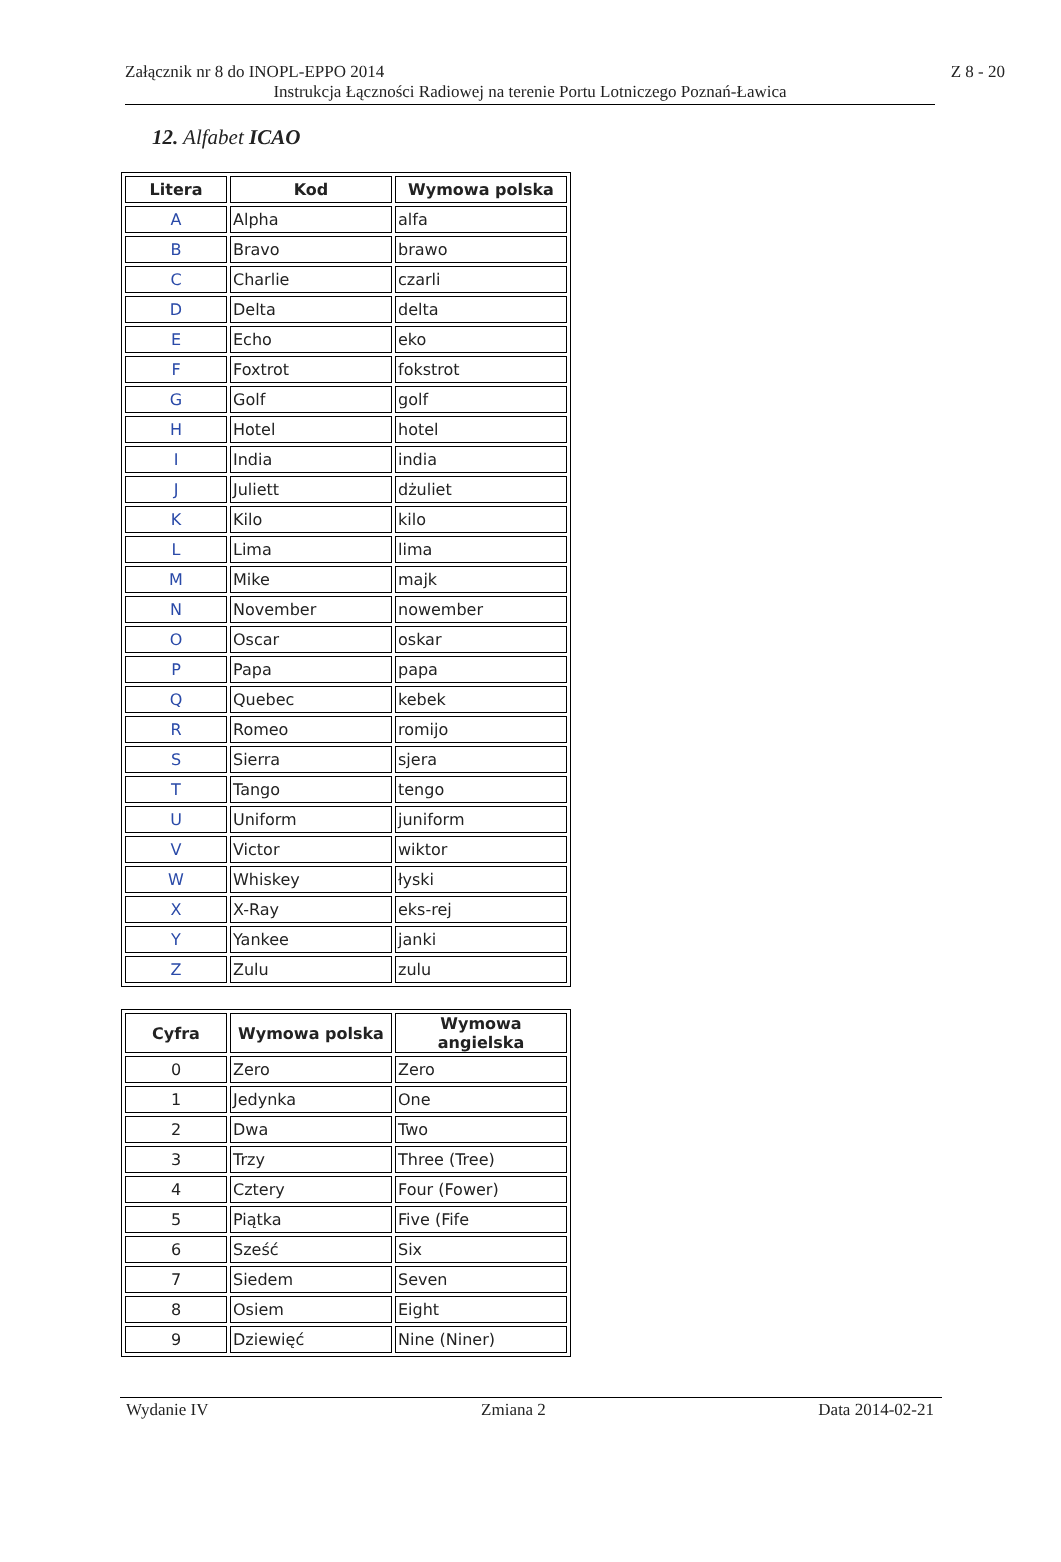Załącznik nr 8 do INOPL-EPPO 2014 Z 8 - 20
Instrukcja Łączności Radiowej na terenie Portu Lotniczego Poznań-Ławica
12. Alfabet ICAO
| Litera | Kod | Wymowa polska |
| --- | --- | --- |
| A | Alpha | alfa |
| B | Bravo | brawo |
| C | Charlie | czarli |
| D | Delta | delta |
| E | Echo | eko |
| F | Foxtrot | fokstrot |
| G | Golf | golf |
| H | Hotel | hotel |
| I | India | india |
| J | Juliett | dżuliet |
| K | Kilo | kilo |
| L | Lima | lima |
| M | Mike | majk |
| N | November | nowember |
| O | Oscar | oskar |
| P | Papa | papa |
| Q | Quebec | kebek |
| R | Romeo | romijo |
| S | Sierra | sjera |
| T | Tango | tengo |
| U | Uniform | juniform |
| V | Victor | wiktor |
| W | Whiskey | łyski |
| X | X-Ray | eks-rej |
| Y | Yankee | janki |
| Z | Zulu | zulu |
| Cyfra | Wymowa polska | Wymowa angielska |
| --- | --- | --- |
| 0 | Zero | Zero |
| 1 | Jedynka | One |
| 2 | Dwa | Two |
| 3 | Trzy | Three (Tree) |
| 4 | Cztery | Four (Fower) |
| 5 | Piątka | Five (Fife |
| 6 | Sześć | Six |
| 7 | Siedem | Seven |
| 8 | Osiem | Eight |
| 9 | Dziewięć | Nine (Niner) |
Wydanie IV Zmiana 2 Data 2014-02-21